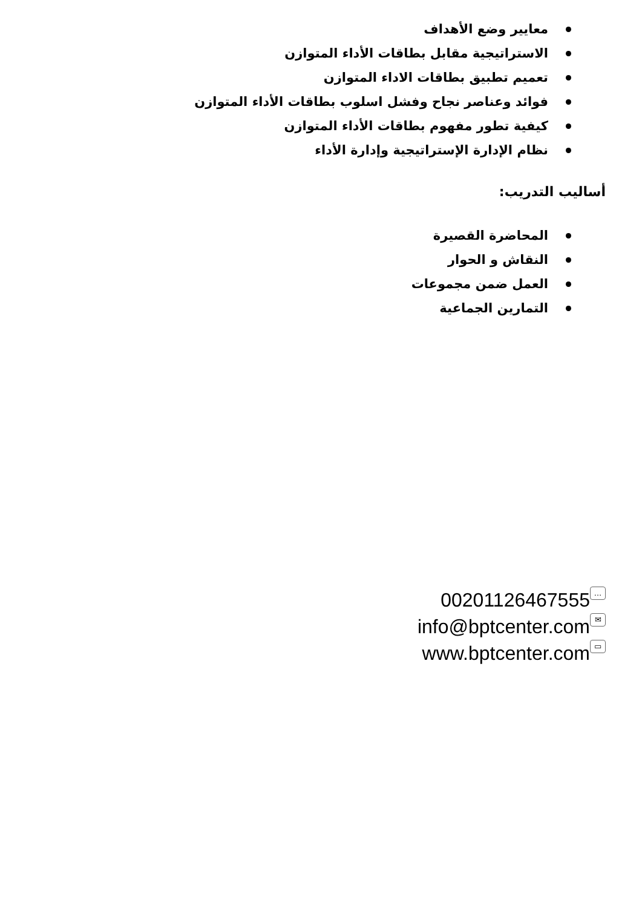معايير وضع الأهداف
الاستراتيجية مقابل بطاقات الأداء المتوازن
تعميم تطبيق بطاقات الاداء المتوازن
فوائد وعناصر نجاح وفشل اسلوب بطاقات الأداء المتوازن
كيفية تطور مفهوم بطاقات الأداء المتوازن
نظام الإدارة الإستراتيجية وإدارة الأداء
أساليب التدريب:
المحاضرة القصيرة
النقاش و الحوار
العمل ضمن مجموعات
التمارين الجماعية
00201126467555 …
info@bptcenter.com ✉
www.bptcenter.com ▭